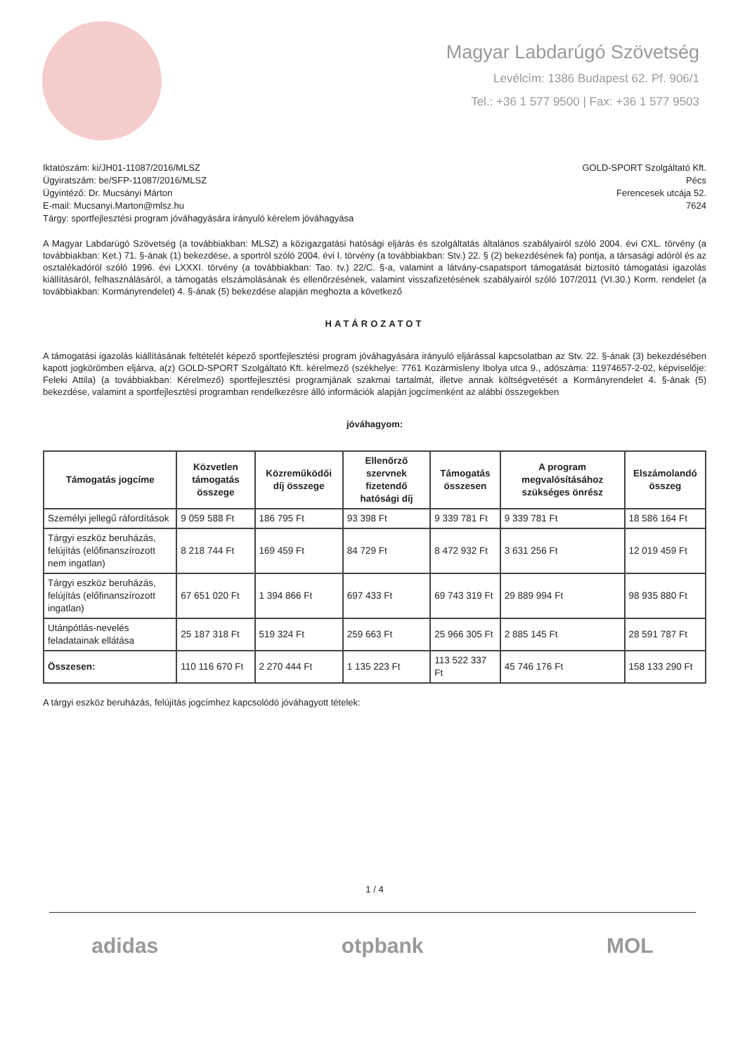Magyar Labdarúgó Szövetség
Levélcím: 1386 Budapest 62. Pf. 906/1
Tel.: +36 1 577 9500 | Fax: +36 1 577 9503
Iktatószám: ki/JH01-11087/2016/MLSZ
Ügyiratszám: be/SFP-11087/2016/MLSZ
Ügyintéző: Dr. Mucsányi Márton
E-mail: Mucsanyi.Marton@mlsz.hu
Tárgy: sportfejlesztési program jóváhagyására irányuló kérelem jóváhagyása
GOLD-SPORT Szolgáltató Kft.
Pécs
Ferencesek utcája 52.
7624
A Magyar Labdarúgó Szövetség (a továbbiakban: MLSZ) a közigazgatási hatósági eljárás és szolgáltatás általános szabályairól szóló 2004. évi CXL. törvény (a továbbiakban: Ket.) 71. §-ának (1) bekezdése, a sportról szóló 2004. évi I. törvény (a továbbiakban: Stv.) 22. § (2) bekezdésének fa) pontja, a társasági adóról és az osztalékadóról szóló 1996. évi LXXXI. törvény (a továbbiakban: Tao. tv.) 22/C. §-a, valamint a látvány-csapatsport támogatását biztosító támogatási igazolás kiállításáról, felhasználásáról, a támogatás elszámolásának és ellenőrzésének, valamint visszafizetésének szabályairól szóló 107/2011 (VI.30.) Korm. rendelet (a továbbiakban: Kormányrendelet) 4. §-ának (5) bekezdése alapján meghozta a következő
HATÁROZATOT
A támogatási igazolás kiállításának feltételét képező sportfejlesztési program jóváhagyására irányuló eljárással kapcsolatban az Stv. 22. §-ának (3) bekezdésében kapott jogkörömben eljárva, a(z) GOLD-SPORT Szolgáltató Kft. kérelmező (székhelye: 7761 Kozármisleny Ibolya utca 9., adószáma: 11974657-2-02, képviselője: Feleki Attila) (a továbbiakban: Kérelmező) sportfejlesztési programjának szakmai tartalmát, illetve annak költségvetését a Kormányrendelet 4. §-ának (5) bekezdése, valamint a sportfejlesztési programban rendelkezésre álló információk alapján jogcímenként az alábbi összegekben
jóváhagyom:
| Támogatás jogcíme | Közvetlen támogatás összege | Közreműködői díj összege | Ellenőrző szervnek fizetendő hatósági díj | Támogatás összesen | A program megvalósításához szükséges önrész | Elszámolandó összeg |
| --- | --- | --- | --- | --- | --- | --- |
| Személyi jellegű ráfordítások | 9 059 588 Ft | 186 795 Ft | 93 398 Ft | 9 339 781 Ft | 9 339 781 Ft | 18 586 164 Ft |
| Tárgyi eszköz beruházás, felújítás (előfinanszírozott nem ingatlan) | 8 218 744 Ft | 169 459 Ft | 84 729 Ft | 8 472 932 Ft | 3 631 256 Ft | 12 019 459 Ft |
| Tárgyi eszköz beruházás, felújítás (előfinanszírozott ingatlan) | 67 651 020 Ft | 1 394 866 Ft | 697 433 Ft | 69 743 319 Ft | 29 889 994 Ft | 98 935 880 Ft |
| Utánpótlás-nevelés feladatainak ellátása | 25 187 318 Ft | 519 324 Ft | 259 663 Ft | 25 966 305 Ft | 2 885 145 Ft | 28 591 787 Ft |
| Összesen: | 110 116 670 Ft | 2 270 444 Ft | 1 135 223 Ft | 113 522 337 Ft | 45 746 176 Ft | 158 133 290 Ft |
A tárgyi eszköz beruházás, felújítás jogcímhez kapcsolódó jóváhagyott tételek:
1 / 4
adidas otpbank MOL